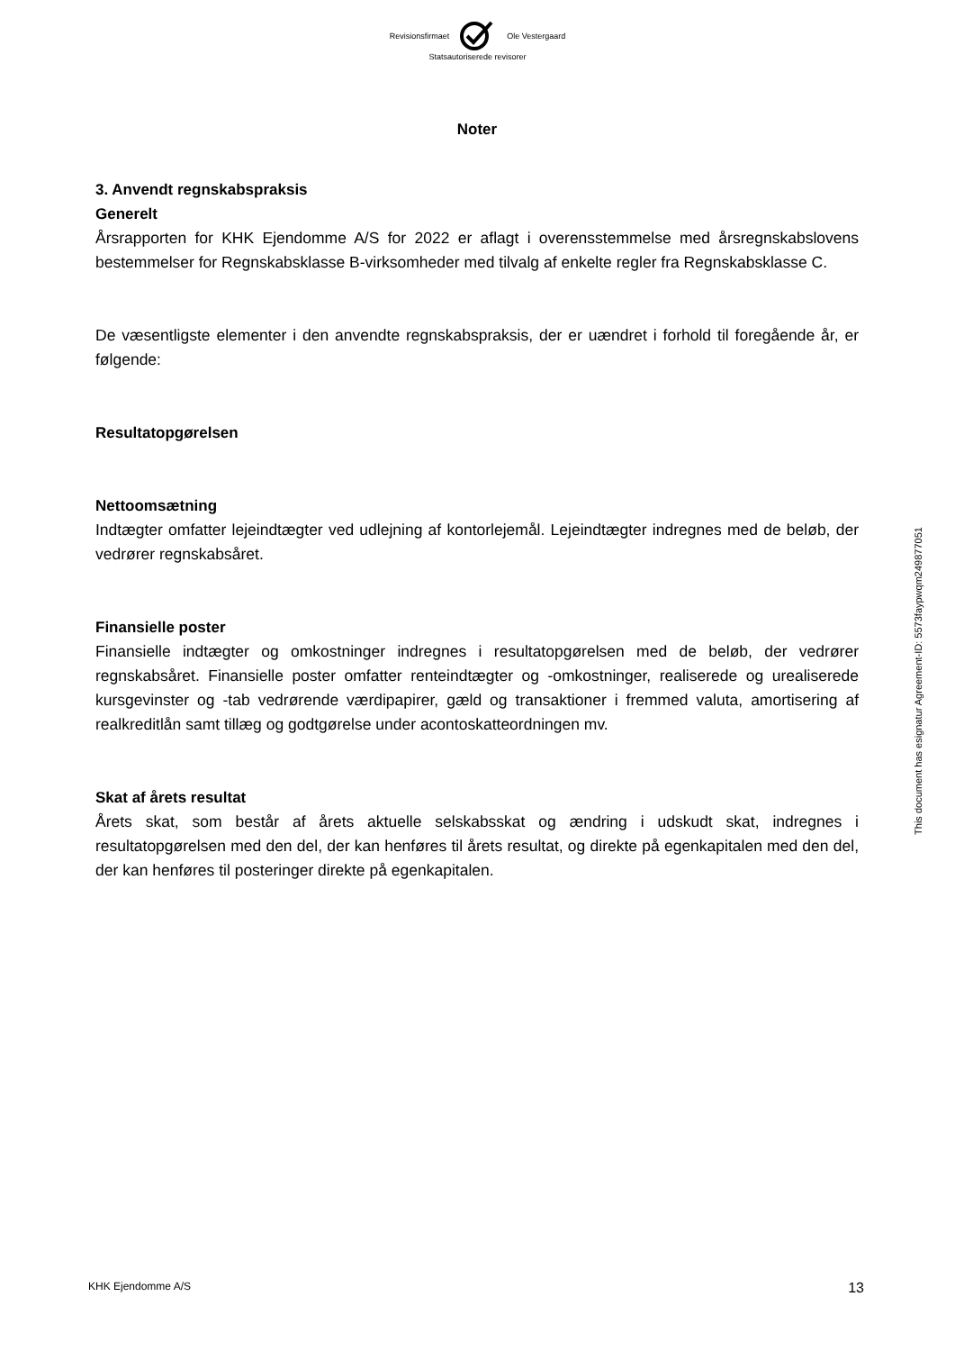Revisionsfirmaet Ole Vestergaard
Statsautoriserede revisorer
Noter
3. Anvendt regnskabspraksis
Generelt
Årsrapporten for KHK Ejendomme A/S for 2022 er aflagt i overensstemmelse med årsregnskabslovens bestemmelser for Regnskabsklasse B-virksomheder med tilvalg af enkelte regler fra Regnskabsklasse C.
De væsentligste elementer i den anvendte regnskabspraksis, der er uændret i forhold til foregående år, er følgende:
Resultatopgørelsen
Nettoomsætning
Indtægter omfatter lejeindtægter ved udlejning af kontorlejemål. Lejeindtægter indregnes med de beløb, der vedrører regnskabsåret.
Finansielle poster
Finansielle indtægter og omkostninger indregnes i resultatopgørelsen med de beløb, der vedrører regnskabsåret. Finansielle poster omfatter renteindtægter og -omkostninger, realiserede og urealiserede kursgevinster og -tab vedrørende værdipapirer, gæld og transaktioner i fremmed valuta, amortisering af realkreditlån samt tillæg og godtgørelse under acontoskatteordningen mv.
Skat af årets resultat
Årets skat, som består af årets aktuelle selskabsskat og ændring i udskudt skat, indregnes i resultatopgørelsen med den del, der kan henføres til årets resultat, og direkte på egenkapitalen med den del, der kan henføres til posteringer direkte på egenkapitalen.
This document has esignatur Agreement-ID: 5573faypwqm249877051
KHK Ejendomme A/S 13